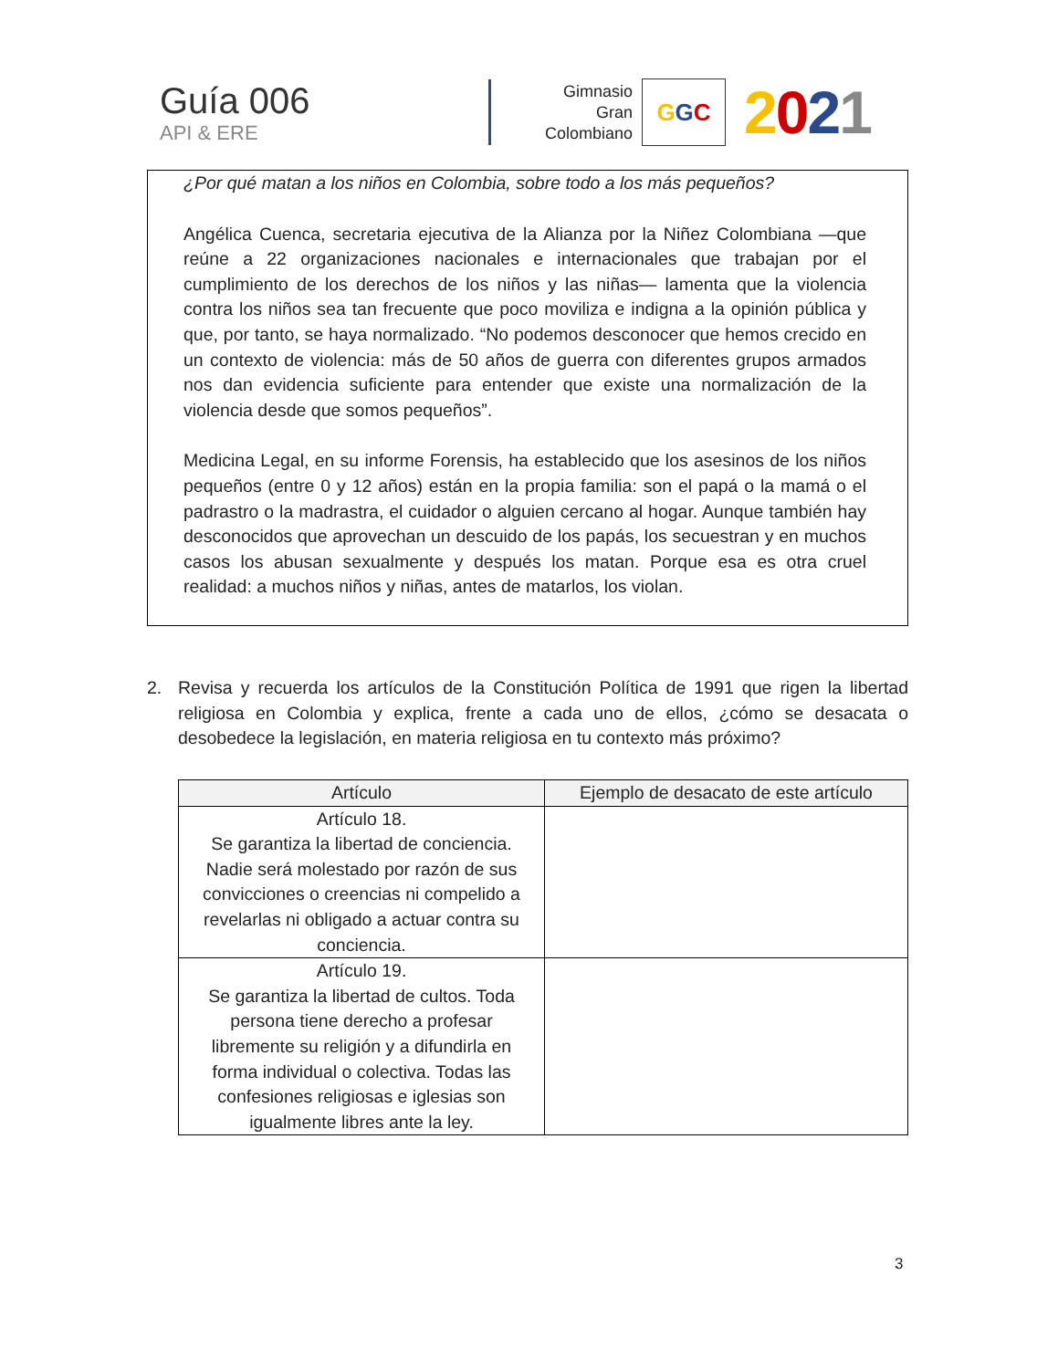Guía 006
API & ERE
Gimnasio
Gran
Colombiano
G G C
2021
¿Por qué matan a los niños en Colombia, sobre todo a los más pequeños?
Angélica Cuenca, secretaria ejecutiva de la Alianza por la Niñez Colombiana —que reúne a 22 organizaciones nacionales e internacionales que trabajan por el cumplimiento de los derechos de los niños y las niñas— lamenta que la violencia contra los niños sea tan frecuente que poco moviliza e indigna a la opinión pública y que, por tanto, se haya normalizado. “No podemos desconocer que hemos crecido en un contexto de violencia: más de 50 años de guerra con diferentes grupos armados nos dan evidencia suficiente para entender que existe una normalización de la violencia desde que somos pequeños”.
Medicina Legal, en su informe Forensis, ha establecido que los asesinos de los niños pequeños (entre 0 y 12 años) están en la propia familia: son el papá o la mamá o el padrastro o la madrastra, el cuidador o alguien cercano al hogar. Aunque también hay desconocidos que aprovechan un descuido de los papás, los secuestran y en muchos casos los abusan sexualmente y después los matan. Porque esa es otra cruel realidad: a muchos niños y niñas, antes de matarlos, los violan.
2. Revisa y recuerda los artículos de la Constitución Política de 1991 que rigen la libertad religiosa en Colombia y explica, frente a cada uno de ellos, ¿cómo se desacata o desobedece la legislación, en materia religiosa en tu contexto más próximo?
| Artículo | Ejemplo de desacato de este artículo |
| --- | --- |
| Artículo 18. Se garantiza la libertad de conciencia. Nadie será molestado por razón de sus convicciones o creencias ni compelido a revelarlas ni obligado a actuar contra su conciencia. | |
| Artículo 19. Se garantiza la libertad de cultos. Toda persona tiene derecho a profesar libremente su religión y a difundirla en forma individual o colectiva. Todas las confesiones religiosas e iglesias son igualmente libres ante la ley. | |
3